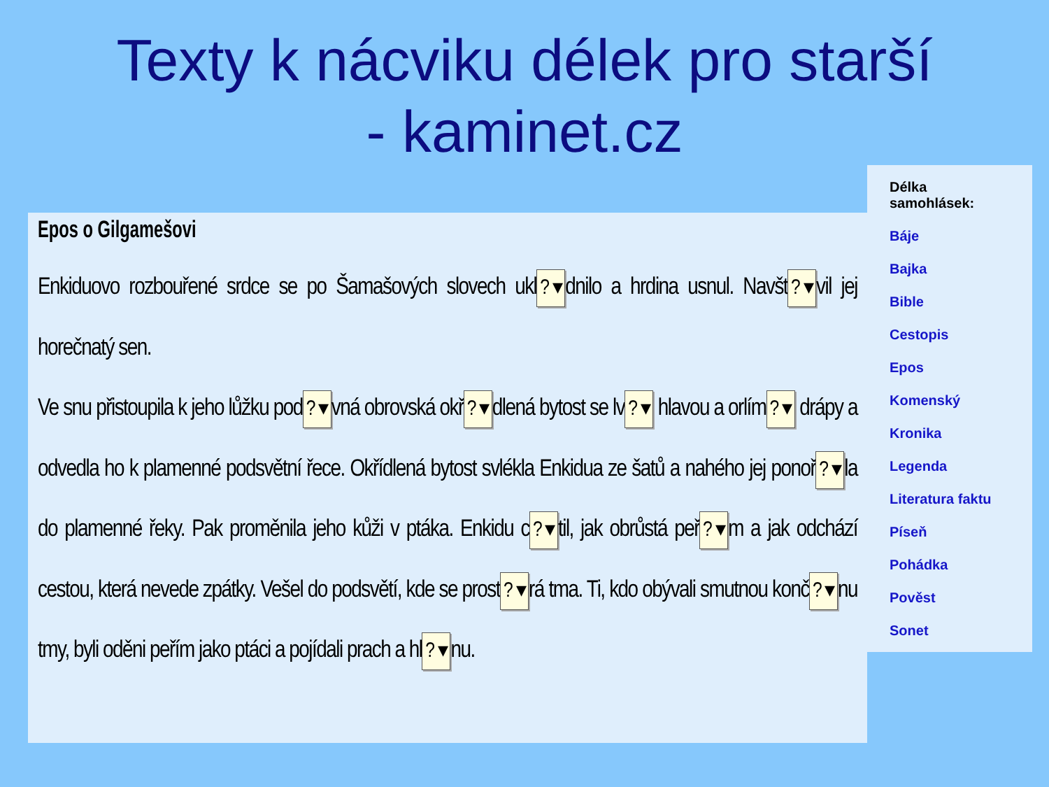Texty k nácviku délek pro starší
- kaminet.cz
Epos o Gilgamešovi
Enkiduovo rozbouřené srdce se po Šamašových slovech ukl? ▾ dnilo a hrdina usnul. Navšt? ▾ vil jej horečnatý sen.
Ve snu přistoupila k jeho lůžku pod? ▾ vná obrovská okř? ▾ dlená bytost se lv? ▾ hlavou a orlím? ▾ drápy a odvedla ho k plamenné podsvětní řece. Okřídlená bytost svlékla Enkidua ze šatů a nahého jej ponoř? ▾ la do plamenné řeky. Pak proměnila jeho kůži v ptáka. Enkidu c? ▾ til, jak obrůstá peř? ▾ m a jak odchází cestou, která nevede zpátky. Vešel do podsvětí, kde se prost? ▾ rá tma. Ti, kdo obývali smutnou konč? ▾ nu tmy, byli oděni peřím jako ptáci a pojídali prach a hl? ▾ nu.
Délka samohlásek:
Báje
Bajka
Bible
Cestopis
Epos
Komenský
Kronika
Legenda
Literatura faktu
Píseň
Pohádka
Pověst
Sonet